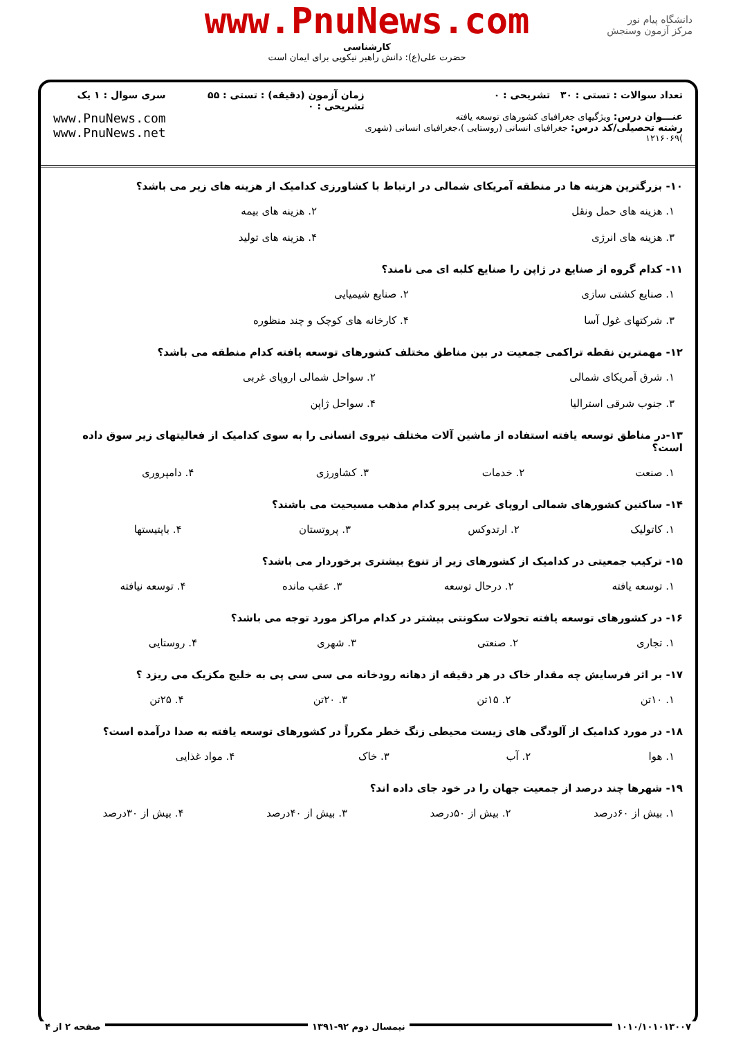www.PnuNews.com
کارشناسی
حضرت علی(ع): دانش راهبر نیکویی برای ایمان است
دانشگاه پیام نور
مرکز آزمون وسنجش
تعداد سوالات : تستی : ۳۰ تشریحی : ۰
عنـــوان درس: ویژگیهای جغرافیای کشورهای توسعه یافته
رشته تحصیلی/کد درس: جغرافیای انسانی (روستایی )،جغرافیای انسانی (شهری )۱۲۱۶۰۶۹
زمان آزمون (دقیقه) : تستی : ۵۵ تشریحی : ۰
سری سوال : ۱ یک
www.PnuNews.com
www.PnuNews.net
۱۰- بزرگترین هزینه ها در منطقه آمریکای شمالی در ارتباط با کشاورزی کدامیک از هزینه های زیر می باشد؟
| ۱. هزینه های حمل ونقل | ۲. هزینه های بیمه |
| ۳. هزینه های انرژی | ۴. هزینه های تولید |
۱۱- کدام گروه از صنایع در ژاپن را صنایع کلبه ای می نامند؟
| ۱. صنایع کشتی سازی | ۲. صنایع شیمیایی |
| ۳. شرکتهای غول آسا | ۴. کارخانه های کوچک و چند منظوره |
۱۲- مهمترین نقطه تراکمی جمعیت در بین مناطق مختلف کشورهای توسعه یافته کدام منطقه می باشد؟
| ۱. شرق آمریکای شمالی | ۲. سواحل شمالی اروپای غربی |
| ۳. جنوب شرقی استرالیا | ۴. سواحل ژاپن |
۱۳-در مناطق توسعه یافته استفاده از ماشین آلات مختلف نیروی انسانی را به سوی کدامیک از فعالیتهای زیر سوق داده است؟
| ۱. صنعت | ۲. خدمات | ۳. کشاورزی | ۴. دامپروری |
۱۴- ساکنین کشورهای شمالی اروپای غربی پیرو کدام مذهب مسیحیت می باشند؟
| ۱. کاتولیک | ۲. ارتدوکس | ۳. پروتستان | ۴. باپتیستها |
۱۵- ترکیب جمعیتی در کدامیک از کشورهای زیر از تنوع بیشتری برخوردار می باشد؟
| ۱. توسعه یافته | ۲. درحال توسعه | ۳. عقب مانده | ۴. توسعه نیافته |
۱۶- در کشورهای توسعه یافته تحولات سکونتی بیشتر در کدام مراکز مورد توجه می باشد؟
| ۱. تجاری | ۲. صنعتی | ۳. شهری | ۴. روستایی |
۱۷- بر اثر فرسایش چه مقدار خاک در هر دقیقه از دهانه رودخانه می سی سی پی به خلیج مکزیک می ریزد ؟
| ۱. ۱۰تن | ۲. ۱۵تن | ۳. ۲۰تن | ۴. ۲۵تن |
۱۸- در مورد کدامیک از آلودگی های زیست محیطی زنگ خطر مکرراً در کشورهای توسعه یافته به صدا درآمده است؟
| ۱. هوا | ۲. آب | ۳. خاک | ۴. مواد غذایی |
۱۹- شهرها چند درصد از جمعیت جهان را در خود جای داده اند؟
| ۱. بیش از ۶۰درصد | ۲. بیش از ۵۰درصد | ۳. بیش از ۴۰درصد | ۴. بیش از ۳۰درصد |
۱۰۱۰/۱۰۱۰۱۳۰۰۷ نیمسال دوم ۹۲-۱۳۹۱ صفحه ۲ از ۴